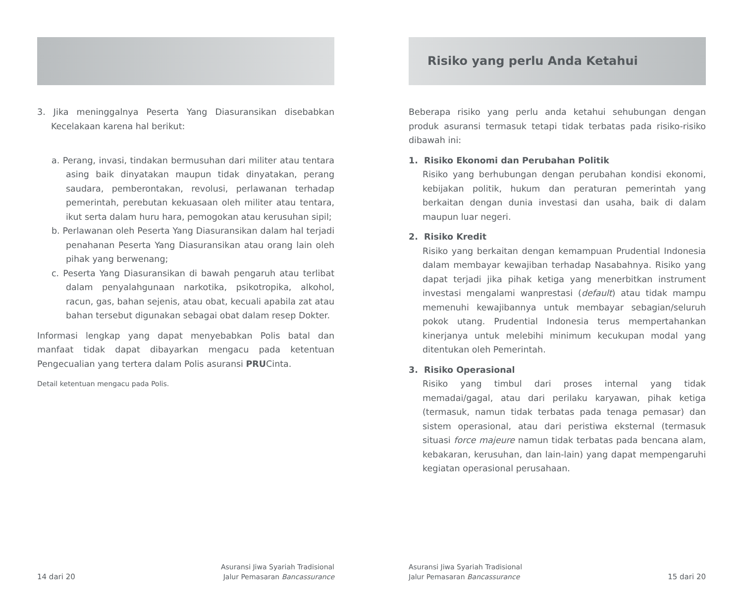3. Jika meninggalnya Peserta Yang Diasuransikan disebabkan Kecelakaan karena hal berikut:
a. Perang, invasi, tindakan bermusuhan dari militer atau tentara asing baik dinyatakan maupun tidak dinyatakan, perang saudara, pemberontakan, revolusi, perlawanan terhadap pemerintah, perebutan kekuasaan oleh militer atau tentara, ikut serta dalam huru hara, pemogokan atau kerusuhan sipil;
b. Perlawanan oleh Peserta Yang Diasuransikan dalam hal terjadi penahanan Peserta Yang Diasuransikan atau orang lain oleh pihak yang berwenang;
c. Peserta Yang Diasuransikan di bawah pengaruh atau terlibat dalam penyalahgunaan narkotika, psikotropika, alkohol, racun, gas, bahan sejenis, atau obat, kecuali apabila zat atau bahan tersebut digunakan sebagai obat dalam resep Dokter.
Informasi lengkap yang dapat menyebabkan Polis batal dan manfaat tidak dapat dibayarkan mengacu pada ketentuan Pengecualian yang tertera dalam Polis asuransi PRUCinta.
Detail ketentuan mengacu pada Polis.
14 dari 20 Asuransi Jiwa Syariah Tradisional
Jalur Pemasaran Bancassurance
Risiko yang perlu Anda Ketahui
Beberapa risiko yang perlu anda ketahui sehubungan dengan produk asuransi termasuk tetapi tidak terbatas pada risiko-risiko dibawah ini:
1. Risiko Ekonomi dan Perubahan Politik
Risiko yang berhubungan dengan perubahan kondisi ekonomi, kebijakan politik, hukum dan peraturan pemerintah yang berkaitan dengan dunia investasi dan usaha, baik di dalam maupun luar negeri.
2. Risiko Kredit
Risiko yang berkaitan dengan kemampuan Prudential Indonesia dalam membayar kewajiban terhadap Nasabahnya. Risiko yang dapat terjadi jika pihak ketiga yang menerbitkan instrument investasi mengalami wanprestasi (default) atau tidak mampu memenuhi kewajibannya untuk membayar sebagian/seluruh pokok utang. Prudential Indonesia terus mempertahankan kinerjanya untuk melebihi minimum kecukupan modal yang ditentukan oleh Pemerintah.
3. Risiko Operasional
Risiko yang timbul dari proses internal yang tidak memadai/gagal, atau dari perilaku karyawan, pihak ketiga (termasuk, namun tidak terbatas pada tenaga pemasar) dan sistem operasional, atau dari peristiwa eksternal (termasuk situasi force majeure namun tidak terbatas pada bencana alam, kebakaran, kerusuhan, dan lain-lain) yang dapat mempengaruhi kegiatan operasional perusahaan.
Asuransi Jiwa Syariah Tradisional
Jalur Pemasaran Bancassurance 15 dari 20